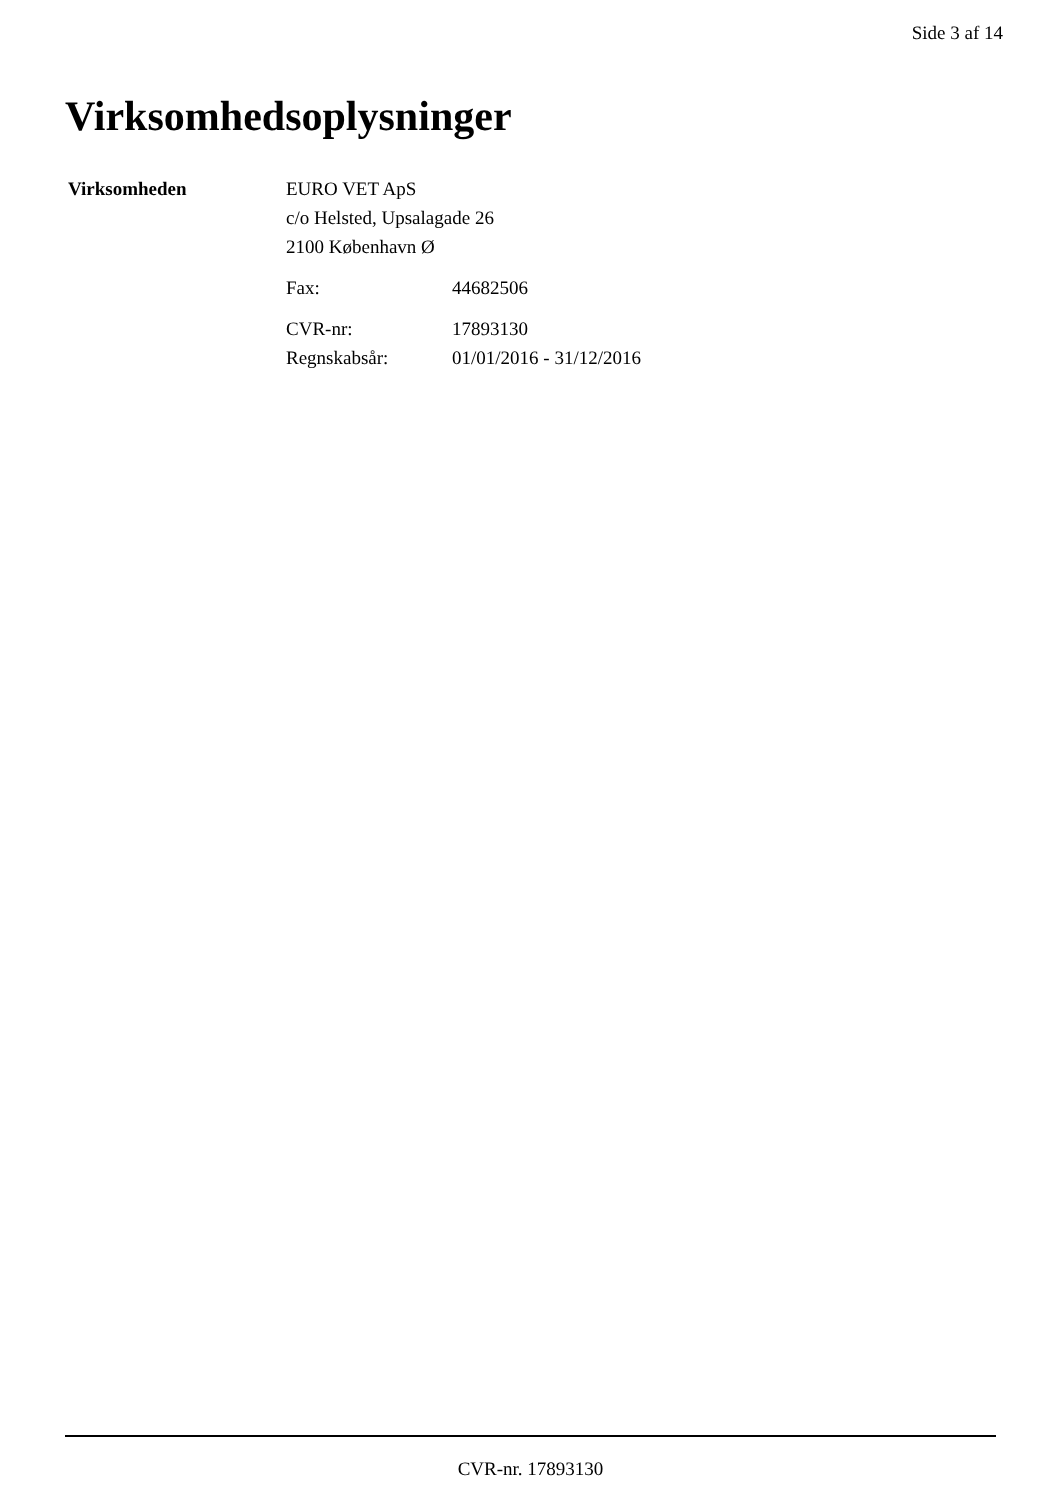Side 3 af 14
Virksomhedsoplysninger
Virksomheden
EURO VET ApS
c/o Helsted, Upsalagade 26
2100 København Ø
Fax: 44682506
CVR-nr: 17893130
Regnskabsår: 01/01/2016 - 31/12/2016
CVR-nr. 17893130